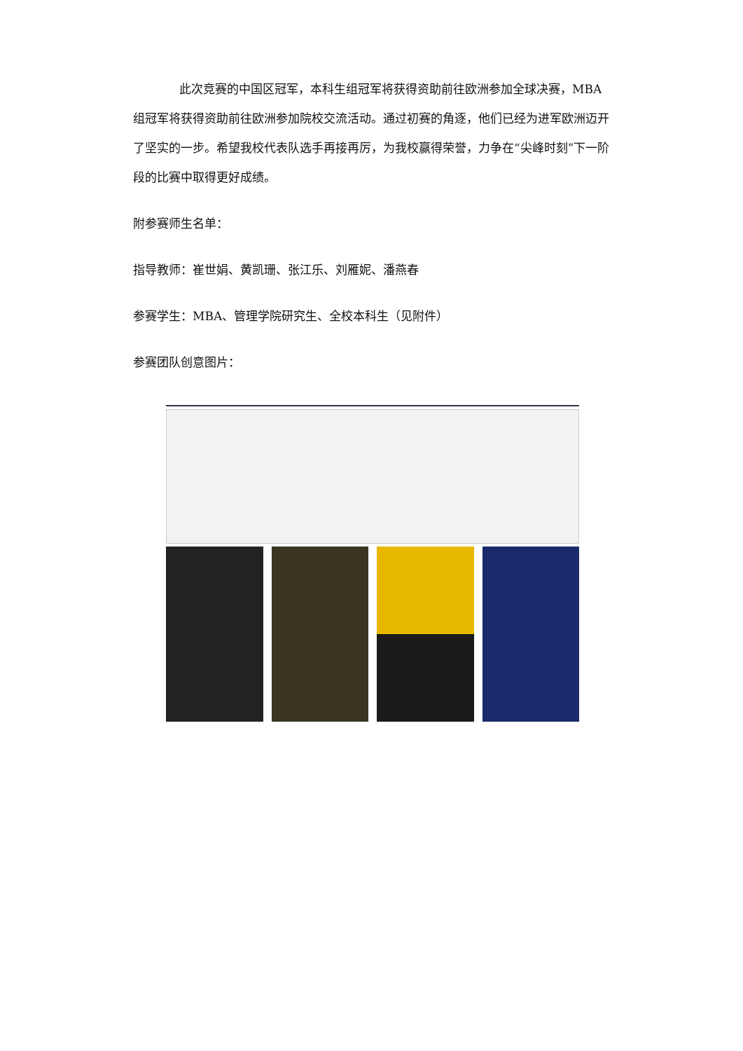此次竞赛的中国区冠军，本科生组冠军将获得资助前往欧洲参加全球决赛，MBA 组冠军将获得资助前往欧洲参加院校交流活动。通过初赛的角逐，他们已经为进军欧洲迈开了坚实的一步。希望我校代表队选手再接再厉，为我校赢得荣誉，力争在“尖峰时刻”下一阶段的比赛中取得更好成绩。
附参赛师生名单：
指导教师：崔世娟、黄凯珊、张江乐、刘雁妮、潘燕春
参赛学生：MBA、管理学院研究生、全校本科生（见附件）
参赛团队创意图片：